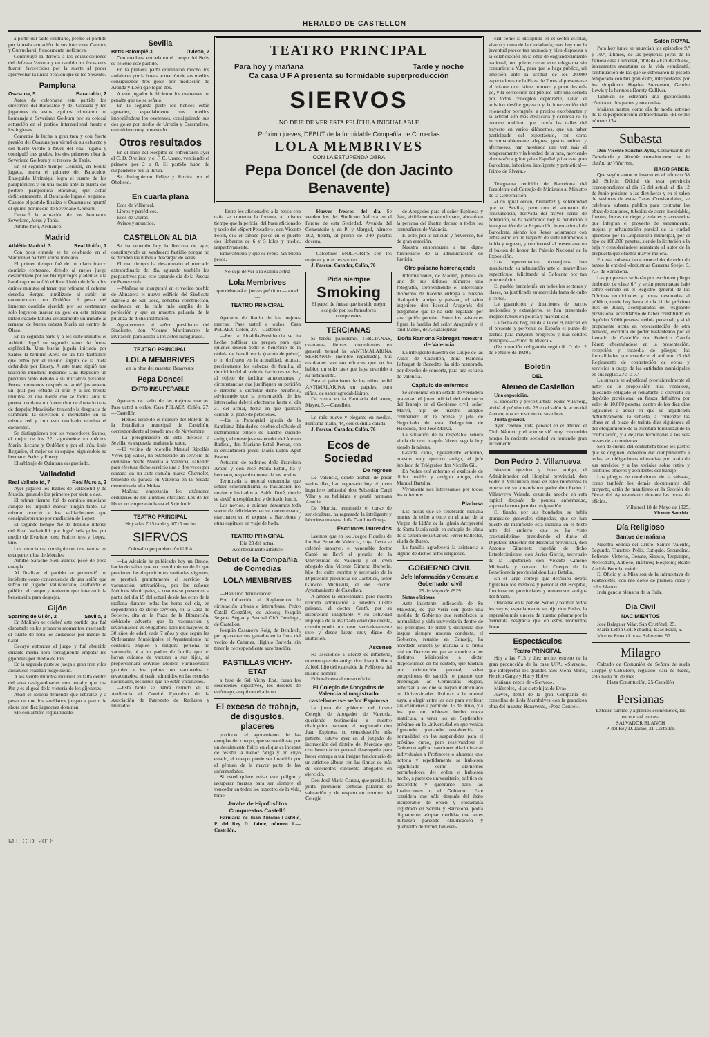HERALDO DE CASTELLON
a partir del tanto contrario, perdió el partido por la mala actuación de sus interiores Campos y Gurrucharri, francamente ineficaces.
Contribuyó la derrota a las equivocaciones del defensa Ventura y en cambio los forasteros fueron favorecidos por la suerte al poder aprovechar la única ocasión que se les presentó.
Pamplona
Osasuna, 5 Baracaldo, 2
Antes de celebrarse este partido los directivos del Baracaldo y del Osasuna y los jugadores de estos equipos tributaron un homenaje a Severiano Goiburu por su colosal actuación en el partido internacional frente a los ingleses.
Comenzó la lucha a gran tren y con fuerte presión del Osasuna yen virtud de su esfuerzo y del fuerte viento a favor del cual jugaba y consiguió tres goales, los dos primeros obra de Severiano Goiburu y el tercero de Tanis.
En el segundo tiempo Germán, en bonita jugada, marca el primero del Baracaldo. Enseguida Urrizalqui logra el cuarto de los pamplónicos y en una melée ante la puerta del portero pamplonica Baraibar, que actuó deficientemente, el Baracaldo logra el segundo. Cuando el partido finaliza el Osasuna se apuntó el quinto por medio de Severiano Goiburu.
Destacó la actuación de los hermanos Severiano, Jesús y Tanis.
Arbitró bien, Archanco.
Madrid
Athlétic Madrid, 3 Real Unión, 1
Con poca entrada se ha celebrado en el Stadium el partido arriba indicado.
El primer tiempo fué de un claro franco dominio cortesano, debido al mejor juego desarrollado por los blanquirrojos y además a la handicap que sufrió el Real Unión de Irún a los quince minutos al tener que retirarse el defensa derecha Berges, inutilizado al sufrir un encontronazo con Ordóñez. A pesar del inmenso dominio ejercido por los cortesanos solo lograron marcar un goal en esta primera mitad cuando faltaba escasamente un minuto al rematar de buena cabeza Marín un centro de Olaso.
En la segunda parte y a los siete minutos el Athlétic logró su segundo tanto de forma espléndida. Una buena jugada iniciada por Santos la terminó Areta de un tiro fantástico que entró por el mismo ángulo de la meta defendida por Emery. A este tanto siguió una reacción irundarra logrando Luis Regueiro un precioso tanto debido a su iniciativa personal. Pocos momentos después se anuló justamente un goal por offside al Irún y a los treinta minutos en una melée que se forma ante la puerta irundarra un fuerte chut de Areta lo trata de despejar Mancisidor teniendo la desgracia de cambiarle la dirección e incrustarlo en su misma red y con este resultado termina el encuentro.
Se distinguieron por los vencedores Santos, el mejor de los 22, siguiéndole en méritos Marín, Lecube y Ordóñez y por el Irún, Luis Regueiro, el mejor de su equipo, siguiéndole su hermano Pedro y Emery.
El arbitraje de Quintana desgraciado.
Valladolid
Real Valladolid, 7 Real Murcia, 2
Ayer jugaron los Reales de Valladolid y de Murcia, ganando los primeros por siete a dos.
El primer tiempo fué de dominio murciano aunque les impidió marcar ningún tanto. Lo mismo ocurrió a los vallisoletanos que consiguieron uno por mediación de Lopez.
El segundo tiempo fué de dominio intenso del Real Valladolid que logró seis goles por medio de Evaristo, dos; Perico, tres y Lopez, uno.
Los murcianos consignieron dos tantos en esta parte, obra de Morales.
Arbitró Saracho bien aunque pecó de poca energía.
Al finalizar el partido se promovió un incidente como consecuencia de una lesión que sufrió un jugador vallisoletano, asaltando el público el campo y teniendo que intervenir la benemérita para despejar.
Gijón
Sparting de Gijón, 2 Sevilla, 1
En Molinón se celebró este partido que fué disputado en los primeros momentos, marcando el cuarto de hora los andaluces por medio de Gual.
Decayó entonces el juego y fué aburrido durante media hora consiguiendo empatar los gijoneses por medio de Pin.
En la segunda parte se juega a gran tren y los andaluces realizan juego sucio.
A los veinte minutos incurren en falta dentro del area castigandoseles con penalty que tira Pin y es el goal de la victoria de los gijoneses.
Abad se lesiona teniendo que retirarse y a pesar de que los sevillanos juegan a partir de ahora con diez jugadores dominan.
Melcón arbitró regularmente.
Sevilla
Betis Balompié 3, Oviedo, 2
Con mediana entrada en el campo del Betis se celebró este partido.
En la primera parte dominaron mucho los andaluces por la buena actuación de sus medios consiguiendo tres goles por mediación de Aranda y León que logró dos.
A este jugador le hicieron los ovetenses un penalty que no se señaló.
En la segunda parte los beticos están agotados, especialmente sus medios imponiéndose los ovetenses, consiguiendo sus dos goles por medio de Urrutia y Caramelero, este último muy protestado.
Otros resultados
En el llano del Hospital se enfrentaron ayer el C. D. Obelisco y el F. C. Urano, venciendo el primero por 2 a 0. El partido hubo de suspenderse por la lluvia.
Se distinguieron Felipe y Rovira por el Obelisco.
En cuarta plana
Ecos de Villarreal.
Libros y periódicos.
Ecos de Useras.
Avisos y anuncios.
CASTELLON AL DIA
Se ha repetido hoy la llovizna de ayer, constituyendo un verdadero fastidio porque no se deciden las nubes a descargar de veras.
El mal tiempo ha desanimado el mercado extraordinario del día, aguando también los preparativos para este segundo día de la Pascua de Pentecostés.
—Mañana se inaugurará en el vecino pueblo de Almazora el nuevo edificio del Sindicato Agrícola de San José, soberbia construcción, enclavada en la calle más amplia de la población y que es muestra gallarda de la pujanza de dicha institución.
Agradecemos al señor presidente del Sindicato, don Vicente Martinavarro la invitación para asistir a los actos inaugurales.
TEATRO PRINCIPAL
LOLA MEMBRIVES
en la obra del maestro Benavente
Pepa Doncel
EXITO INSUPERABLE
Aparatos de radio de las mejores marcas. Pase usted a oirlos. Casa PELAEZ, Colón, 27.—Castellón
—Hemos recibido el número del Boletín de la Estadística municipal de Castellón, correspondiente al pasado mes de Noviembre.
—La peregrinación de esta diócesis a Sevilla, es esperada mañana la tarde.
—El vecino de Morella Manuel Ripollés Vives (a) Vallés, ha establecido un servicio de ordinario desde Morella a Valencia, saliendo para efectuar dicho servicio una o dos veces por semana en un auto-camión marca Chevrolet, teniendo su parada en Valencia en la posada denominada «La Mola».
—Mañana empezarán los exámenes ordinarios de los alumnos oficiales. Los de los libres no empezarán hasta el 3 de Junio.
TEATRO PRINCIPAL
Hoy a las 7'15 tarde y 10'15 noche
SIERVOS
Colosal superproducción U F A
—La Alcaldía ha publicado hoy un Bando, haciendo saber que en cumplimiento de lo que previenen las disposiciones sanitarias vigentes, se prestará gratuitamente el servicio de vacunación antivariólica, por los señores Médicos Municipales, a cuantos se presenten, a partir del día 19 del actual desde las ocho de la mañana durante todas las horas del día, en dependencia de dicho servicio, en la Casa de Socorro, sita en la Plaza de la Diputación, debiendo advertir que la vacunación y revacunación es obligatoria para los mayores de 30 años de edad, cada 7 años y que según las Ordenanzas Municipales el Ayuntamiento no conferirá empleo a ninguna persona no vacunada, ni a los padres de familia que no hayan cuidado de vacunar a sus hijos, ni proporcionará servicio Médico Farmacéutico gratuito a los pobres no vacunados o revacunados, ni serán admitidos en las escuelas nacionales, los niños que no estén vacunados.
—Esta tarde se habrá reunido en la Audiencia el Comité Ejecutivo de la Asociación de Patronato de Reclusos y liberados.
TEATRO PRINCIPAL
Para hoy y mañana Tarde y noche
Ca casa U F A presenta su formidable superproducción
SIERVOS
NO DEJE DE VER ESTA PELÍCULA INIGUALABLE
Próximo jueves, DEBUT de la formidable Compañía de Comedias
LOLA MEMBRIVES
CON LA ESTUPENDA OBRA
Pepa Doncel (de don Jacinto Benavente)
—Entre los aficionados a la pesca con caña se comenta la fortuna, al mismo tiempo que la pericia, del buen aficionado y socio del «Sport Pescador», don Vicente Folch, que el sábado pescó en el puerto dos llobarros de 6 y 5 kilos y medio, respectivamente.
Enhorabuena y que se repita tan buena pesca.
No deje de ver a la eximia actriz
Lola Membrives
que debutará el jueves próximo — en el —
TEATRO PRINCIPAL
Aparatos de Radio de las mejores marcas. Pase usted a oirlos. Casa PELAEZ, Colón, 27.—Castellón
—Por la Alcaldía-Presidencia se ha hecho publicar un pregón para que quienes deseen pedir el beneficio de la cédula de beneficencia (cartón de pobre), o lo disfruten en la actualidad, acudan, precisamente los cabezas de familia, al domicilio del alcalde de barrio respectivo, al objeto de facilitar antecedentes y circunstancias que justifiquen su petición o derecho a disfrutar dicho beneficio, advirtiendo que la presentación de los interesados deberá efectuarse hasta el día 31 del actual, fecha en que quedará cerrado el plazo de peticiones.
—En la Parroquial iglesia de la Santísima Trinidad se celebró el sábado el matrimonial enlace de nuestro querido amigo, el conserje-abastecedor del Ateneo Radical, don Mariano Estall Porcar, con la encantadora joven María Lidón Agut Pascual.
Actuaron de padrinos doña Francisca Artero y don José María Estall, tía y hermano, respectivamente de los novios.
Terminada la nupcial ceremonia, que estuvo concurridísima, se trasladaron los novios e invitados al Salón Doré, donde se sirvió un espléndido y delicado lunch.
Los novios, a quienes deseamos toda suerte de felicidades en su nuevo estado, marcharon en el expreso a Barcelona y otras capitales en viaje de boda.
TEATRO PRINCIPAL
Día 23 del actual
Acontecimiento artístico
Debut de la Compañía de Comedias
LOLA MEMBRIVES
—Han sido denunciados:
Por infracción al Reglamento de circulación urbana e interurbana, Pedro Catalá González, de Alcora; Joaquín Segarra Seglar y Pascual Giró Domingo, de Castellón.
Joaquín Casanova Roig, de Benlloch, por apacentar sus ganados en la finca del vecino de Cabanes, Higinio Barreda, sin tener la correspondiente autorización.
PASTILLAS VICHY-ETAT
a base de Sal Vichy Etat, curan los desórdenes digestivos, los dolores de estómago, aceptizan el aliento
El exceso de trabajo, de disgustos, placeres
producen el agotamiento de las energías del cuerpo, que se manifiesta por un decaimiento físico en el que es incapaz de resistir la menor fatiga y en cuyo estado, el cuerpo puede ser invadido por el gérmen de la mayor parte de las enfermedades.
Si usted quiere evitar este peligro y recuperar fuerzas para ser siempre el vencedor en todos los aspectos de la vida, tome
Jarabe de Hipofosfitos Compuestos Castelló
Farmacia de Juan Antonio Castelló, P. del Rey D. Jaime, número 1.—Castellón.
—Huevos frescos del día.—Se venden los del Sindicato Avícola en el Parque de esta Sociedad, Avenida del Cementerio y en Pí y Margall, número 102, tienda, al precio de 2'40 pesetas docena.
—Calcetines MOLFORT'S son los mejores y más resistentes.
J. Pascual Cazador, Colón, 76
Pida siempre
Smoking
El papel de fumar que ha sido mejor acogido por los fumadores competentes
TERCIANAS
Si tenéis paludismo, TERCIANAS, cuartanas, fiebres intermitentes en general, tomad la «ANTIMALARINA SERRANO» (nombre registrado). Sus resultados son tan eficaces que no ha habido un solo caso que haya resistido a su tratamiento.
Para el paludismo de los niños pedid ANTIMALARINA en papeles, para niños, de sabor agradabilísimo.
De venta en la Farmacia del autor, Mayor, 5.—Castellón.
Lo más nuevo y elegante en medias. Finísima malla, 44, con cuchilla calada
J. Pascual Cazador, Colón, 76
Ecos de Sociedad
De regreso
De Valencia, donde acaban de pasar varios días, han regresado hoy el joven ingeniero industrial don Sebastián Carpi Vilar y su bellísima y gentil hermana Amelia.
De Murcia, terminado el curso de sericicultura, ha regresado la inteligente y laboriosa maestra doña Carolina Ortega.
Escritores laureados
Leemos que en los Juegos Florales de Lo Rat Penat de Valencia, cuya fiesta se celebró anteayer, el venerable doctor Cantó se llevó el premio de la Universidad de Valencia y el joven abogado don Vicente Gimeno Barbería, hijo del culto escritor y secretario de la Diputación provincial de Castellón, señor Gimeno Michavila, el del Excmo. Ayuntamiento de Castellón.
A ambos la enhorabuena pero nuestra rendida admiración a nuestro ilustre paisano, el doctor Cantó, por su inspiración inagotable y su actividad impropia de la avanzada edad que cuenta, constituyendo un caso verdaderamente raro y desde luego muy digno de imitación.
Ascenso
Ha ascendido a alferez de infantería, nuestro querido amigo don Joaquín Roca Albiol, hijo del exalcalde de Peñíscola del mismo nombre.
Enhorabuena al nuevo oficial.
El Colegio de Abogados de Valencia al magistrado castellonense señor Espinosa
La junta de gobierno del ilustre Colegio de Abogados de Valencia, queriendo testimoniar a nuestro distinguido paisano, el magistrado don Juan Espinosa su consideración más patente, estuvo ayer en el juzgado de instrucción del distrito del Mercado que con beneplácito general desempeña para hacer entrega a tan insigne funcionario de un artístico álbum con las firmas de más de doscientos cincuenta abogados en ejercicio.
Don José María Carrau, que presidía la junta, pronunció sentidas palabras de salutación y de respeto en nombre del Colegio
de Abogados para el señor Espinosa y éste, visiblemente emocionado, abrazó en la persona del ilustre decano a todos los compañeros de Valencia.
El acto, por lo sencillo y fervoroso, fué de gran emoción.
Nuestra enhorabuena a tan digno funcionario de la administración de Justicia.
Otro paisano homenajeado
Informaciones, de Madrid, publica en uno de sus últimos números una fotografía, sorprendiendo el interesante momento de hacerle entrega a nuestro distinguido amigo y paisano, el sabio ingeniero don Pascual Aragonés del pergamino que le ha sido regalado por suscripción popular. Entre los asistentes figura la familia del señor Aragonés y el caid Mellol, de Alcazarquivir.
Doña Ramona Fabregat maestra de Valencia.
La inteligente maestra del Grupo de las Aulas de Castellón, doña Ramona Fabregat de Benedito, ha sido nombrada, por derecho de consorte, para una escuela de Valencia.
Capítulo de enfermos
Se encuentra en un estado de verdadera gravedad el joven oficial del ministerio del Trabajo en el Gobierno civil, señor Marvá, hijo de nuestro antiguo compañero en la prensa y jefe de Negociado de esta Delegación de Hacienda, don José Marvá.
La situación de la respetable señora viuda de don Joaquín Vicent seguía hoy siendo la misma.
Guarda cama, ligeramente enfermo, nuestro muy querido amigo, el jefe jubilado de Telégrafos don Nicolás Gil.
En Nules está enfermo el exalcalde de dicho pueblo y antiguo amigo, don Manuel Bartrina.
Vivamente nos interesamos por todos los enfermos.
Piadosa
Las misas que se celebrarán mañana martes de ocho a once en el altar de la Virgen de Lidón de la Iglesia Arciprestal de Santa María serán en sufragio del alma de la señora doña Carlota Ferrer Ballester, viuda de Bueso.
La familia agradecerá la asistencia a alguno de dichos actos religiosos.
GOBIERNO CIVIL
Jefe Información y Censura a Gobernador civil
29 de Mayo de 1929
Notas oficiosas.
Ante insistente indicación de Su Majestad, de que vería con gusto una medida de Gobierno que restablezca la normalidad y vida universitaria dentro de los principios de orden y disciplina que inspira siempre nuestra conducta, el Gobierno, reunido en Consejo, ha acordado someta yo mañana a la firma real un Decreto en que se autorice a los distintos Ministerios a dictar disposiciones en tal sentido, que tendrán por orientación general, salvo excepciones de sanción o premio que propongan las Comisarías Regias, autorizar a los que se hayan matriculado en Universidades distintas a la normal suya, a elegir entre las dos para verificar sus exámenes a partir del 15 de Junio, y a los que no hubiesen hecho nueva matrícula, a tener los en Septiembre próximo en la Universidad en que venían figurando, quedando restablecida la normalidad en las suspendidas para el próximo curso, pero reservándose el Gobierno aplicar sanciones disciplinarias individuales a Profesores o alumnos que notoria y repetidamente se hubiesen significado como elementos perturbadores del orden o hubiesen hecho, a pretexto universitario, política de descrédito y quebranto para las Instituciones o el Gobierno. Este considera que sólo después del éxito insuperable de orden y ciudadanía registrado en Sevilla y Barcelona, podía dignamente adoptar medidas que antes hubiesen parecido claudicación y quebranto de virtud, tan esen-
cial como la disciplina en el sector escolar, vivero y cuna de la ciudadanía; mas hoy que la juventud parece tan animada y bien dispuesta a la colaboración en la obra de engrandecimiento nacional, no quiero cerrar este telegrama sin comunicar a V.E., para que lo haga público, mi emoción ante la actitud de los 20.000 espectadores de la Plaza de Toros al presentarse el Infante don Jaime primero y poco después yo, y la corrección del público ante una corrida por todos conceptos deplorable, salvo el artístico desfile goyesco y la intervención del rejoneador portugués, a precios exorbitantes y la actitud aún más destacada y cariñosa de la enorme multitud que cubría las calles del trayecto en varios kilómetros, que sin haber participado del espectáculo, con caras incomparablemente alegres, gestos nobles y afectuosos, han mostrado una vez más el temperamento y la bondad de la raza, moviendo el corazón a gritar ¡viva España! ¡viva esta gran Barcelona, laboriosa, inteligente y patriótica!—Primo de Rivera.»
Telegrama recibido de Barcelona del Presidente del Consejo de Ministros al Ministro de la Gobernación:
«Con igual orden, brillantez y solemnidad que en Sevilla, pero con el aumento de concurrencia, derivada del mayor censo de población, se ha verificado hoy la bendición e inauguración de la Exposición Internacional de Barcelona, siendo los Reyes aclamados con entusiasmo en un trayecto de siete kilómetros a la ida y regreso, y con frenesí al presentarse en el balcón de honor del Palacio Nacional de la Exposición.
Los representantes extranjeros han manifestado su admiración ante el maravilloso espectáculo, felicitando al Gobierno por tan potente éxito.
El pueblo barcelonés, en todos los sectores y clases, ha justificado su merecida fama de culto y cortés.
La guarnición y dotaciones de barcos nacionales y extranjeros, se han presentado irreprochables en policía y marcialidad.
La fecha de hoy, unida a la del 9, marcan en el presente y porvenir de España el punto de partida para mayores progresos y más sólidos prestigios.—Primo de Rivera.»
(De inserción obligatoria según R. D. de 12 de Febrero de 1929).
Boletín
DEL
Ateneo de Castellón
Una exposición.
El modesto y precoz artista Pedro Vilarroig, abrirá el próximo día 26 en el salón de actos del Ateneo, una exposición de sus obras.
Junta general.
Ayer celebró junta general en el Ateneo el Club Náutico y el acto se vió muy concurrido porque la naciente sociedad va tomando gran incremento.
Don Pedro J. Villanueva
Nuestro querido y buen amigo, el Administrador del Hospital provincial, don Pedro J. Villanueva, llora en estos momentos la muerte de su amantísimo padre don Pedro J. Villanveva Velarde, ocurrida anoche en esta capital después de penosa enfermedad, soportada con ejemplar resignación.
El finado, por sus bondades, se había grangeado generales simpatías, que se han puesto de manifiesto esta mañana en el triste acto del entierro, que se ha visto concurridísimo, presidiendo el duelo el Diputado Director del Hospital provincial, don Antonio Gimenez; capellán de dicho Establecimiento, don Javier García, secretario de la Diputación don Vicente Gimeno Michavila y decano del Cuerpo de la Beneficencia provincial don Luis Batalla.
En el largo cortejo que desfilaba detrás figuraban los médicos y personal del Hospital, funcionarios provinciales y numerosos amigos del finado.
Descanse en la paz del Señor y reciban todos los suyos, especialmente su hijo don Pedro, la expresión más sincera de nuestro pésame por la tremenda desgracia que en estos momentos lloran.
Espectáculos
Teatro PRINCIPAL
Hoy a las 7'15 y diez noche, estreno de la gran producción de la casa UFA, «Siervos», que interpretan los grandes ases Mona Moris, Heirich Garge y Harry Holve.
Mañana, repris de «Siervos».
Miércoles, «Las siete hijas de Eva».
Jueves, debut de la gran Compañía de comedias de Lola Membrives con la grandiosa obra del maestro Benavente, «Pepa Doncel».
Salón ROYAL
Para hoy lunes se anuncian los episodios 9.º y 10.º, últimos, de las pequeñas joyas de la famosa casa Universal, titulada «Estudiantiles», interesantes aventuras de la vida estudiantil, continuación de las que se estrenaron la pasada temporada con tan gran éxito, interpretadas por los simpáticos Hayden Stevenson, Georhe Lewis y la hermosa Doroty Gulliver.
También se estrenará una graciosísima cómica en dos partes y una revista.
Mañana martes, como día de moda, estreno de la superproducción extraordinaria «El coche número 13».
Subasta
Don Vicente Sanchiz Ayza, Comandante de Caballería y Alcalde constitucional de la ciudad de Villarreal,
HAGO SABER:
Que según anuncio inserto en el número 58 del Boletín Oficial de esta provincia correspondiente al día 16 del actual, el día 12 de Junio próximo a las diez horas y en el salón de sesiones de estas Casas Consistoriales, se celebrará subasta pública para contratar las obras de zanjados, tuberías de acero inoxidable, fuentes, bocas de riego y enlaces y accesorios que integran el proyecto de saneamiento, mejora y urbanización parcial de la ciudad aprobado por la Corporación municipal, por el tipo de 100.000 pesetas, siendo la licitación a la baja y considerándose rematante al autor de la propuesta que ofrezca mayor mejora.
En esta subasta tiene concedido derecho de tanteo la entidad «Industrias Carreras Soejol S. A.» de Barcelona.
Las propuestas se harán por escrito en pliego timbrado de clase 6.ª y serán presentadas bajo sobre cerrado en el Registro general de las Oficinas municipales y horas destinadas al público, desde hoy hasta el día 11 del próximo mes de Junio, acompañadas del resguardo provisional acreditativo de haber constituido en depósito 5.000 pesetas, cédula personal, y si el proponente actúa en representación de otra persona, escritura de poder bastanteado por el Letrado de Castellón don Federico García Pérez; observándose en la presentación, recepción y custodia de pliegos, las formalidades que establece el artículo 15 del Reglamento de contratación de obras y servicios a cargo de las entidades municipales en sus reglas 2.ª a la 7.ª
La subasta se adjudicará provisionalmente al autor de la proposición más ventajosa, quedando obligado el rematante; a coavertir su depósito provisional en fianza definitiva por valor de 10.000 pesetas, dentro de los diez días siguientes a aquel en que se adjudicada definitivamente la subasta, a comenzar las obras en el plazo de treinta días siguientes al del otorgamiento de la escritura formalizando la contratación, y a dejarlas terminadas a los seis meses de su comienzo.
Son de cuenta del contratista todos los gastos que se originen, debiendo dar cumplimiento a todas las obligaciones tributarias por razón de sus servicios y a las sociales sobre retiro y contratos obreros y accidentes del trabajo.
Los pliegos de condiciones de la subasta, como también los demás documentos del proyecto, están de manifiesto en la Sección de Obras del Ayuntamiento durante las horas de oficina.
Villarreal 18 de Mayo de 1929.
Vicente Sanchiz.
Día Religioso
Santos de mañana
Nuestra Señora del Cristo. Santos Valento, Segundo, Timoteo, Polio, Eutiquio, Secundino, Polieuto, Victorio, Donato, Sinesio, Teopampo, Nocostrato, Antíoco, mártires; Hospicio; Beato Andrés Bobola, mártir.
El Oficio y la Misa son de la infraoctava de Pentecostés, con rito doble de primera clase y color blanco.
Indulgencia plenaria de la Bula.
Día Civil
NACIMIENTOS
José Balaguer Vilar, San Cristóbal, 25.
María Lidón Coll Sebastiá, Isaac Peral, 6.
Vicente Renau Lucas, Salmerón, 57.
Milagro
Calzado de Comunión de Señora de suela Creppé y Caballero, regalado, casi de balde, solo hasta fin de mes.
Plaza Constitución, 25-Castellón
Persianas
Extenso surtido y a precios económicos, las encontrará en casa
SALVADOR BLANCH
P. del Rey D. Jaime, 31-Castellón
M.E.C.D. 2016